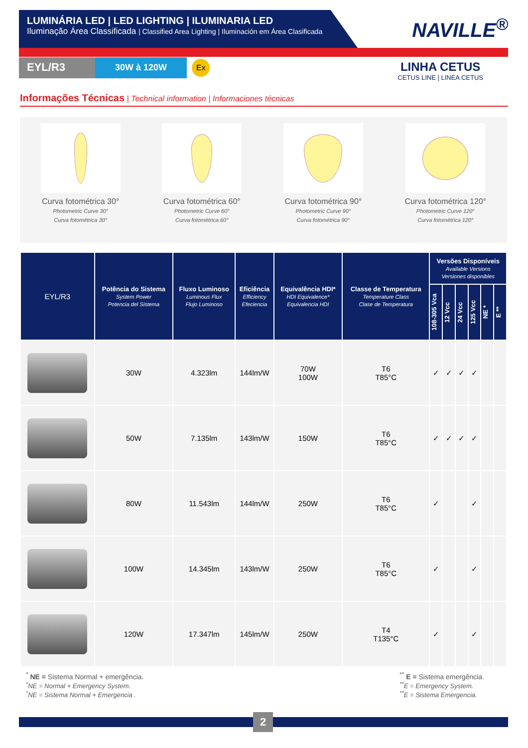LUMINÁRIA LED | LED LIGHTING | ILUMINARIA LED
Iluminação Área Classificada | Classified Area Lighting | Iluminación em Área Clasificada
NAVILLE<sup>®</sup>
EYL/R3
30W à 120W
Ex
LINHA CETUS
CETUS LINE | LINEA CETUS
Informações Técnicas | Technical information | Informaciones técnicas
Curva fotométrica 30°
Photometric Curve 30°
Curva fotométrica 30°
Curva fotométrica 60°
Photometric Curve 60°
Curva fotométrica 60°
Curva fotométrica 90°
Photometric Curve 90°
Curva fotométrica 90°
Curva fotométrica 120°
Photometric Curve 120°
Curva fotométrica 120°
| EYL/R3 | Potência do Sistema System Power Potencia del Sistema | Fluxo Luminoso Luminous Flux Flujo Luminoso | Eficiência Efficiency Efeciencia | Equivalência HDI* HDI Equivalence* Equivalencia HDI | Classe de Temperatura Temperature Class Clase de Temperatura | Versões Disponíveis Available Versions Versiones disponibles | | | | | |
| --- | --- | --- | --- | --- | --- | --- | --- | --- | --- | --- | --- |
| | | | | | | 108-305 Vca | 12 Vcc | 24 Vcc | 125 Vcc | NE * | E ** |
| | 30W | 4.323lm | 144lm/W | 70W 100W | T6 T85°C | ✓ | ✓ | ✓ | ✓ | | |
| | 50W | 7.135lm | 143lm/W | 150W | T6 T85°C | ✓ | ✓ | ✓ | ✓ | | |
| | 80W | 11.543lm | 144lm/W | 250W | T6 T85°C | ✓ | | | ✓ | | |
| | 100W | 14.345lm | 143lm/W | 250W | T6 T85°C | ✓ | | | ✓ | | |
| | 120W | 17.347lm | 145lm/W | 250W | T4 T135°C | ✓ | | | ✓ | | |
<sup>*</sup> NE = Sistema Normal + emergência.
<sup>*</sup> NE = Normal + Emergency System.
<sup>*</sup> NE = Sistema Normal + Emergencia .
<sup>**</sup> E = Sistema emergência.
<sup>**</sup> E = Emergency System.
<sup>**</sup> E = Sistema Emergencia.
2